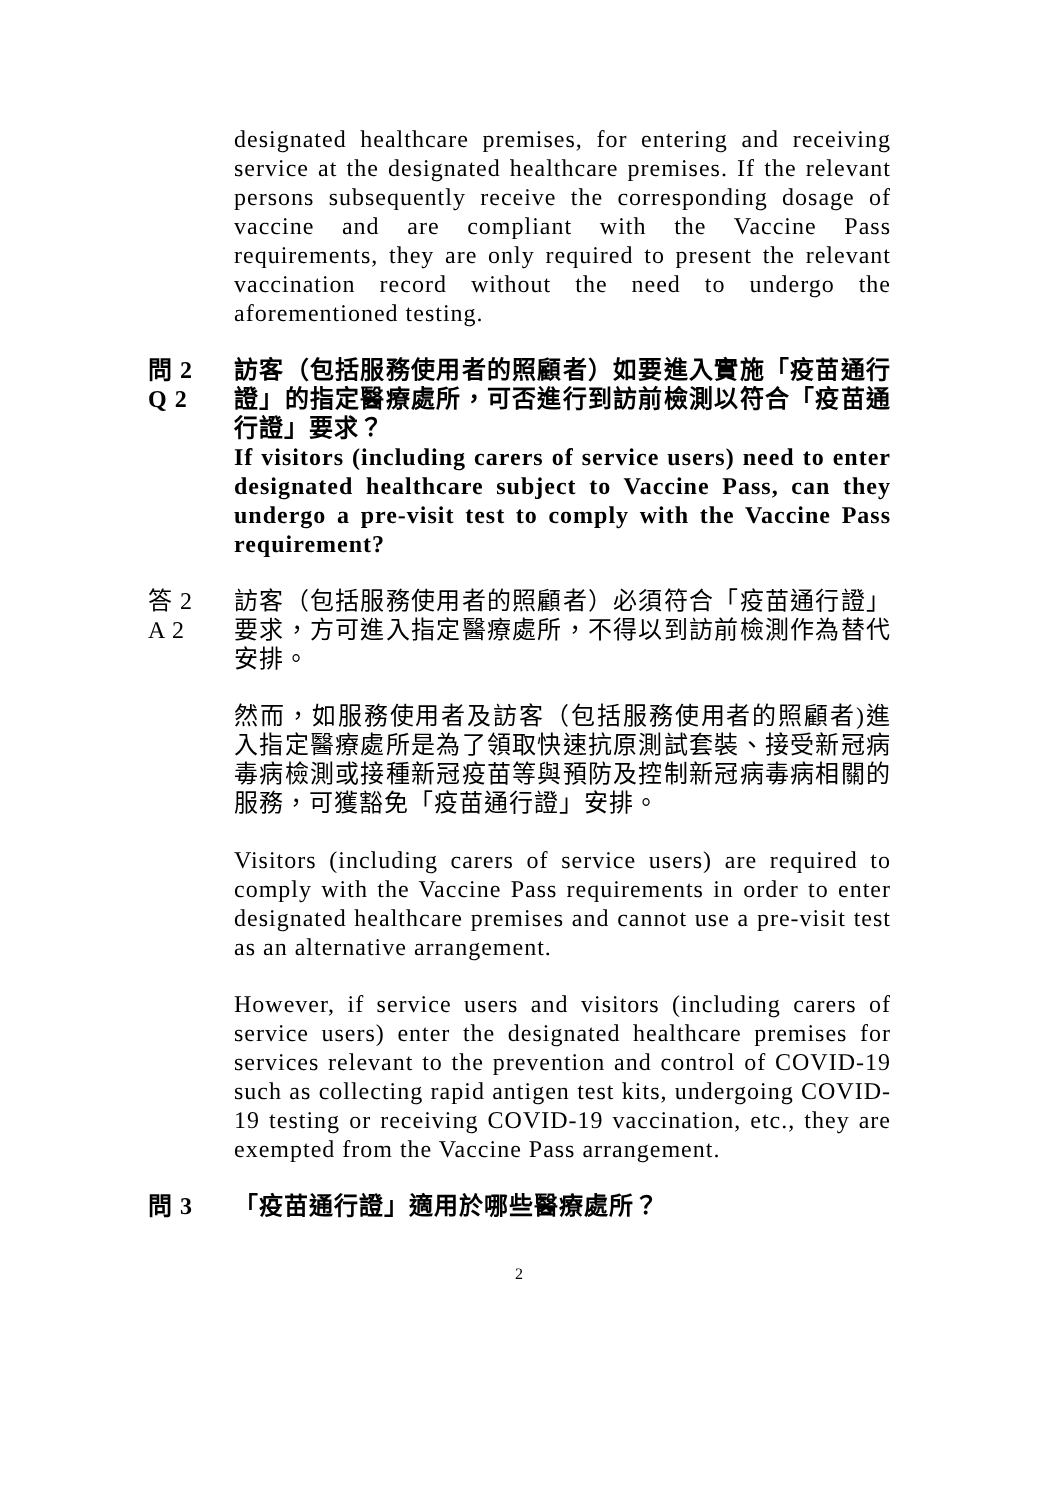designated healthcare premises, for entering and receiving service at the designated healthcare premises. If the relevant persons subsequently receive the corresponding dosage of vaccine and are compliant with the Vaccine Pass requirements, they are only required to present the relevant vaccination record without the need to undergo the aforementioned testing.
問 2
Q 2
訪客（包括服務使用者的照顧者）如要進入實施「疫苗通行證」的指定醫療處所，可否進行到訪前檢測以符合「疫苗通行證」要求？
If visitors (including carers of service users) need to enter designated healthcare subject to Vaccine Pass, can they undergo a pre-visit test to comply with the Vaccine Pass requirement?
答 2
A 2
訪客（包括服務使用者的照顧者）必須符合「疫苗通行證」要求，方可進入指定醫療處所，不得以到訪前檢測作為替代安排。
然而，如服務使用者及訪客（包括服務使用者的照顧者)進入指定醫療處所是為了領取快速抗原測試套裝、接受新冠病毒病檢測或接種新冠疫苗等與預防及控制新冠病毒病相關的服務，可獲豁免「疫苗通行證」安排。
Visitors (including carers of service users) are required to comply with the Vaccine Pass requirements in order to enter designated healthcare premises and cannot use a pre-visit test as an alternative arrangement.
However, if service users and visitors (including carers of service users) enter the designated healthcare premises for services relevant to the prevention and control of COVID-19 such as collecting rapid antigen test kits, undergoing COVID-19 testing or receiving COVID-19 vaccination, etc., they are exempted from the Vaccine Pass arrangement.
問 3 「疫苗通行證」適用於哪些醫療處所？
2